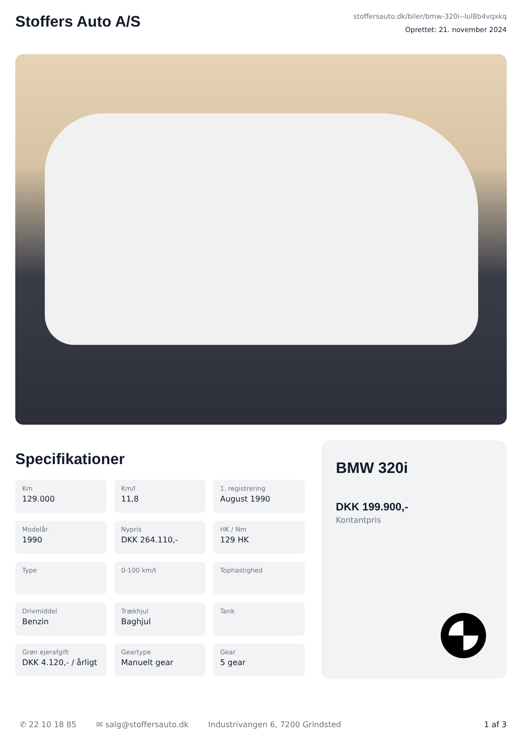Stoffers Auto A/S
stoffersauto.dk/biler/bmw-320i--lul8b4vqxkq
Oprettet: 21. november 2024
Specifikationer
Km
129.000
Km/l
11,8
1. registrering
August 1990
Modelår
1990
Nypris
DKK 264.110,-
HK / Nm
129 HK
Type
0-100 km/t
Tophastighed
Drivmiddel
Benzin
Trækhjul
Baghjul
Tank
Grøn ejerafgift
DKK 4.120,- / årligt
Geartype
Manuelt gear
Gear
5 gear
BMW 320i
DKK 199.900,-
Kontantpris
✆ 22 10 18 85 ✉ salg@stoffersauto.dk Industrivangen 6, 7200 Grindsted 1 af 3